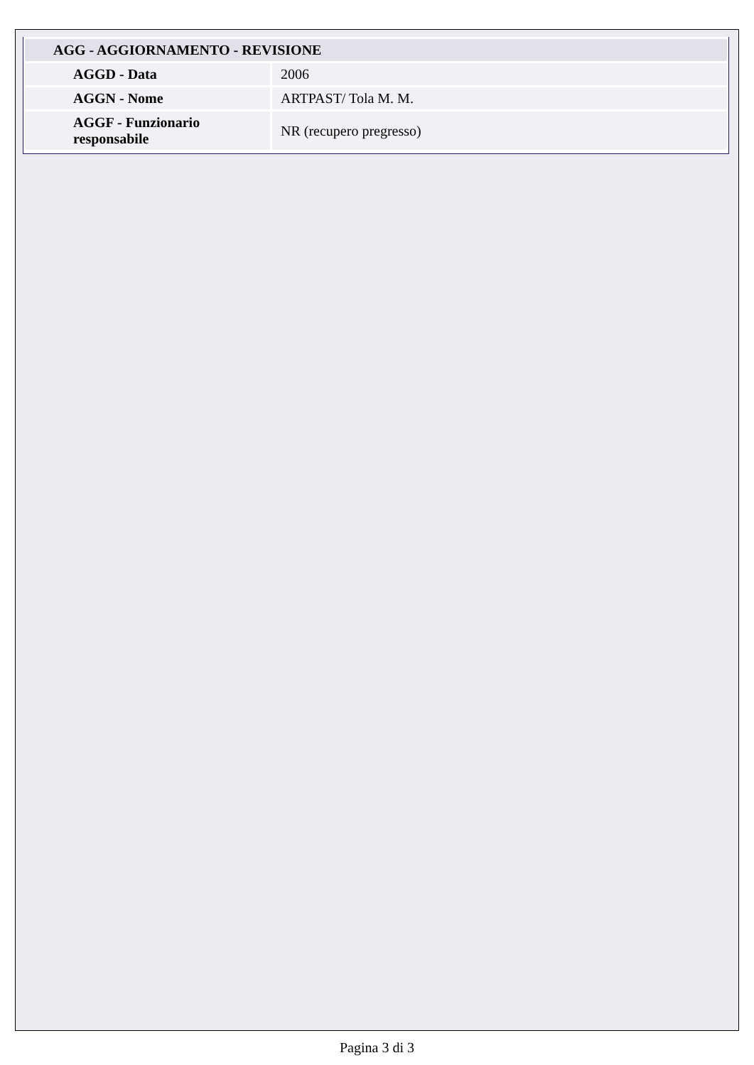| AGG - AGGIORNAMENTO - REVISIONE | |
| --- | --- |
| AGGD - Data | 2006 |
| AGGN - Nome | ARTPAST/ Tola M. M. |
| AGGF - Funzionario responsabile | NR (recupero pregresso) |
Pagina 3 di 3